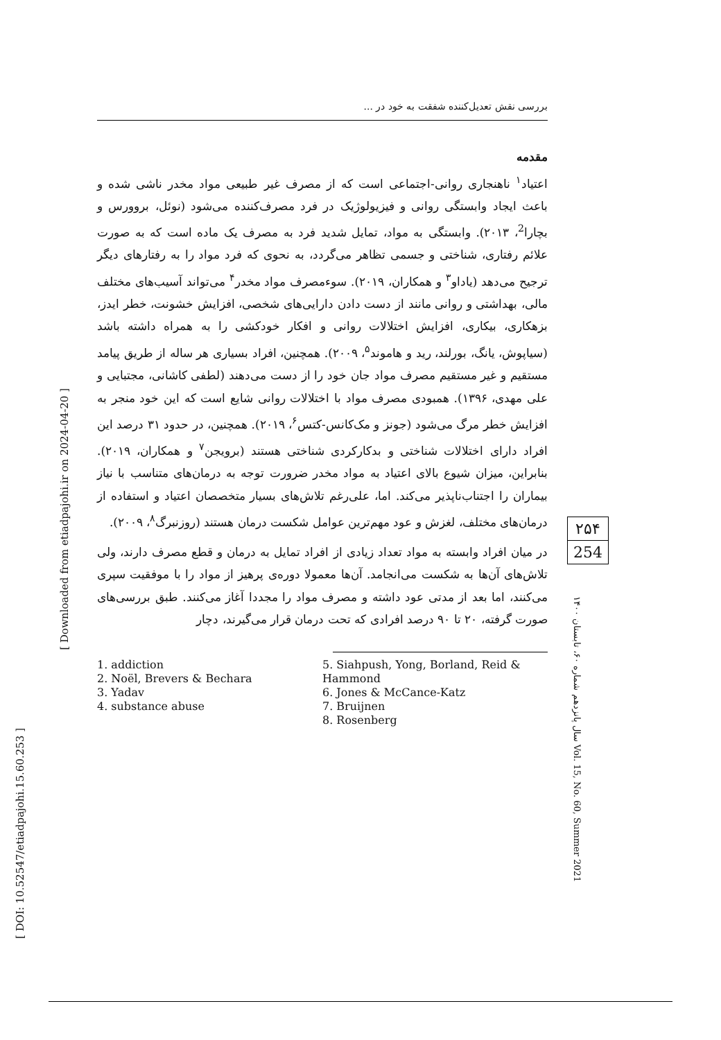بررسی نقش تعدیل‌کننده شفقت به خود در ...
[ Downloaded from etiadpajohi.ir on 2024-04-20 ]
[ DOI: 10.52547/etiadpajohi.15.60.253 ]
مقدمه
اعتیاد<sup>۱</sup> ناهنجاری روانی-اجتماعی است که از مصرف غیر طبیعی مواد مخدر ناشی شده و باعث ایجاد وابستگی روانی و فیزیولوژیک در فرد مصرف‌کننده می‌شود (نوئل، بروورس و بچارا<sup>2</sup>، ۲۰۱۳). وابستگی به مواد، تمایل شدید فرد به مصرف یک ماده است که به صورت علائم رفتاری، شناختی و جسمی تظاهر می‌گردد، به نحوی که فرد مواد را به رفتارهای دیگر ترجیح می‌دهد (یاداو<sup>۳</sup> و همکاران، ۲۰۱۹). سوءمصرف مواد مخدر<sup>۴</sup> می‌تواند آسیب‌های مختلف مالی، بهداشتی و روانی مانند از دست دادن دارایی‌های شخصی، افزایش خشونت، خطر ایدز، بزهکاری، بیکاری، افزایش اختلالات روانی و افکار خودکشی را به همراه داشته باشد (سیاپوش، یانگ، بورلند، رید و هاموند<sup>۵</sup>، ۲۰۰۹). همچنین، افراد بسیاری هر ساله از طریق پیامد مستقیم و غیر مستقیم مصرف مواد جان خود را از دست می‌دهند (لطفی کاشانی، مجتبایی و علی مهدی، ۱۳۹۶). همبودی مصرف مواد با اختلالات روانی شایع است که این خود منجر به افزایش خطر مرگ می‌شود (جونز و مک‌کانس-کتس<sup>۶</sup>، ۲۰۱۹). همچنین، در حدود ۳۱ درصد این افراد دارای اختلالات شناختی و بدکارکردی شناختی هستند (برویجن<sup>۷</sup> و همکاران، ۲۰۱۹). بنابراین، میزان شیوع بالای اعتیاد به مواد مخدر ضرورت توجه به درمان‌های متناسب با نیاز بیماران را اجتناب‌ناپذیر می‌کند. اما، علی‌رغم تلاش‌های بسیار متخصصان اعتیاد و استفاده از درمان‌های مختلف، لغزش و عود مهم‌ترین عوامل شکست درمان هستند (روزنبرگ<sup>۸</sup>، ۲۰۰۹).
در میان افراد وابسته به مواد تعداد زیادی از افراد تمایل به درمان و قطع مصرف دارند، ولی تلاش‌های آن‌ها به شکست می‌انجامد. آن‌ها معمولا دوره‌ی پرهیز از مواد را با موفقیت سپری می‌کنند، اما بعد از مدتی عود داشته و مصرف مواد را مجددا آغاز می‌کنند. طبق بررسی‌های صورت گرفته، ۲۰ تا ۹۰ درصد افرادی که تحت درمان قرار می‌گیرند، دچار
1. addiction
2. Noël, Brevers & Bechara
3. Yadav
4. substance abuse
5. Siahpush, Yong, Borland, Reid & Hammond
6. Jones & McCance-Katz
7. Bruijnen
8. Rosenberg
۲۵۴
254
سال پانزدهم شماره ۶۰، تابستان ۱۴۰۰ Vol. 15, No. 60, Summer 2021